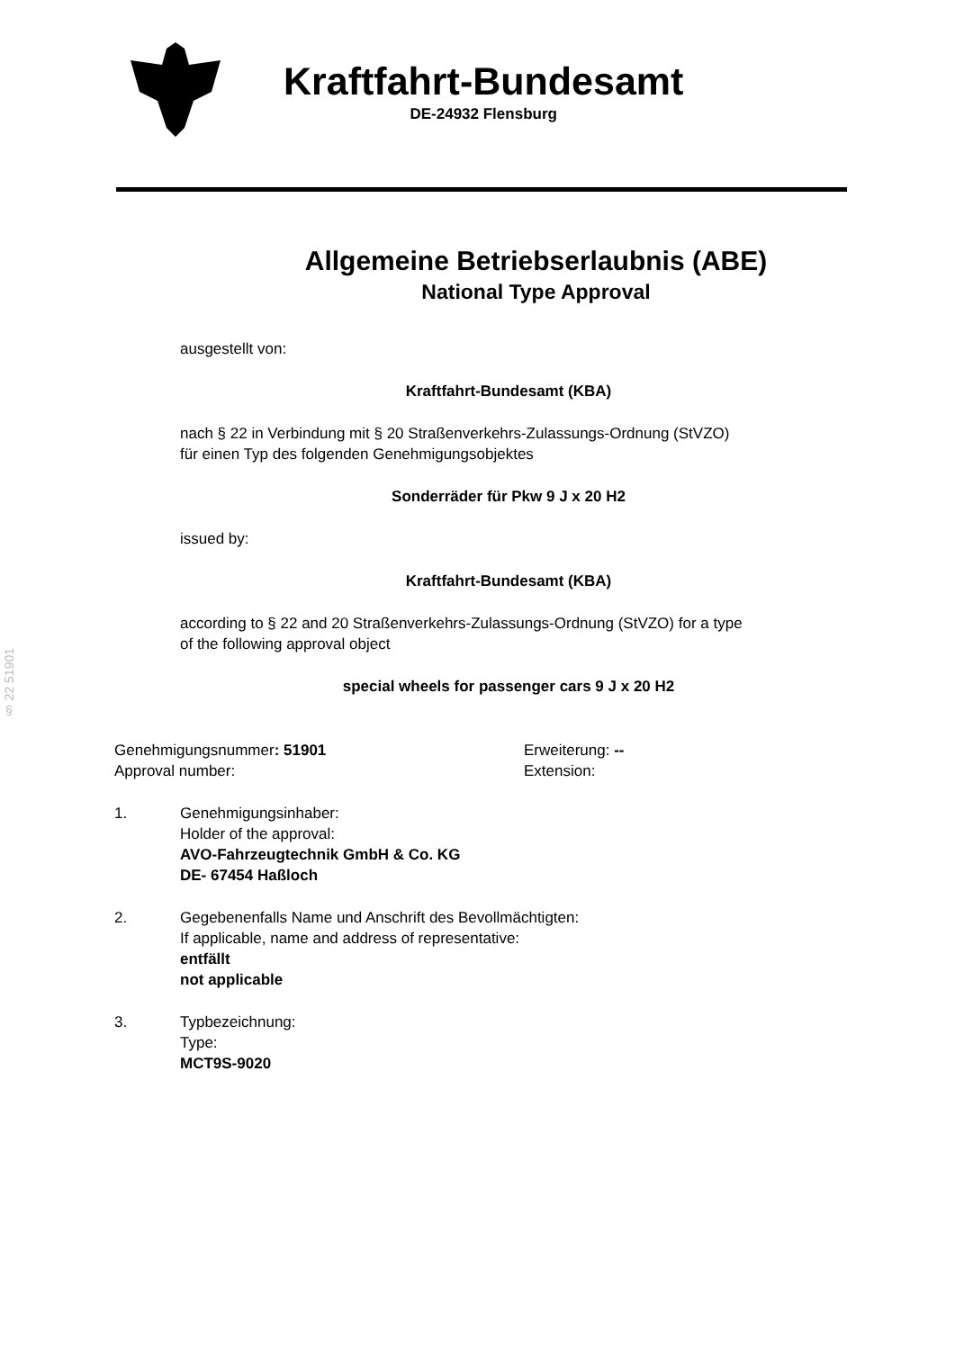Kraftfahrt-Bundesamt
DE-24932 Flensburg
Allgemeine Betriebserlaubnis (ABE)
National Type Approval
ausgestellt von:
Kraftfahrt-Bundesamt (KBA)
nach § 22 in Verbindung mit § 20 Straßenverkehrs-Zulassungs-Ordnung (StVZO)
für einen Typ des folgenden Genehmigungsobjektes
Sonderräder für Pkw 9 J x 20 H2
issued by:
Kraftfahrt-Bundesamt (KBA)
according to § 22 and 20 Straßenverkehrs-Zulassungs-Ordnung (StVZO) for a type
of the following approval object
special wheels for passenger cars 9 J x 20 H2
§ 22 51901
Genehmigungsnummer: 51901
Approval number:
Erweiterung: --
Extension:
1. Genehmigungsinhaber:
Holder of the approval:
AVO-Fahrzeugtechnik GmbH & Co. KG
DE- 67454 Haßloch
2. Gegebenenfalls Name und Anschrift des Bevollmächtigten:
If applicable, name and address of representative:
entfällt
not applicable
3. Typbezeichnung:
Type:
MCT9S-9020